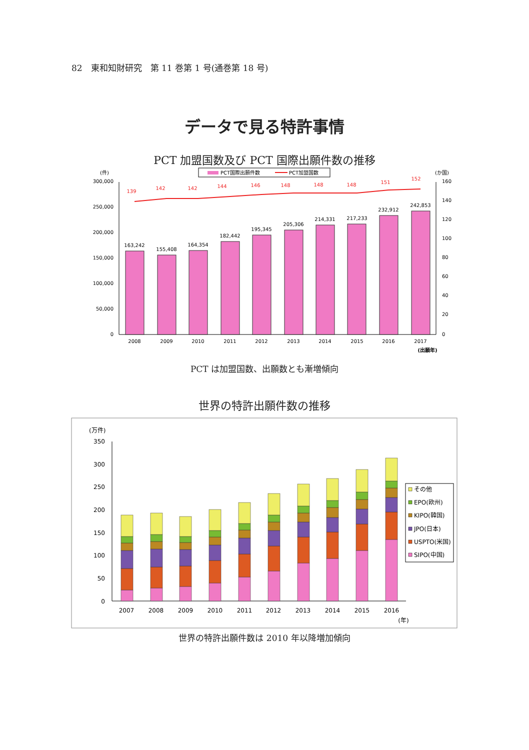82　東和知財研究　第 11 巻第 1 号(通巻第 18 号)
データで見る特許事情
PCT 加盟国数及び PCT 国際出願件数の推移
PCT国際出願件数
PCT加盟国数
(件)
(か国)
300,000
250,000
200,000
150,000
100,000
50,000
0
160
140
120
100
80
60
40
20
0
163,242
155,408
164,354
182,442
195,345
205,306
214,331
217,233
232,912
242,853
2008
2009
2010
2011
2012
2013
2014
2015
2016
2017
(出願年)
139
142
142
144
146
148
148
148
151
152
PCT は加盟国数、出願数とも漸増傾向
世界の特許出願件数の推移
(万件)
350
300
250
200
150
100
50
0
2007
2008
2009
2010
2011
2012
2013
2014
2015
2016
(年)
その他
EPO(欧州)
KIPO(韓国)
JPO(日本)
USPTO(米国)
SIPO(中国)
世界の特許出願件数は 2010 年以降増加傾向